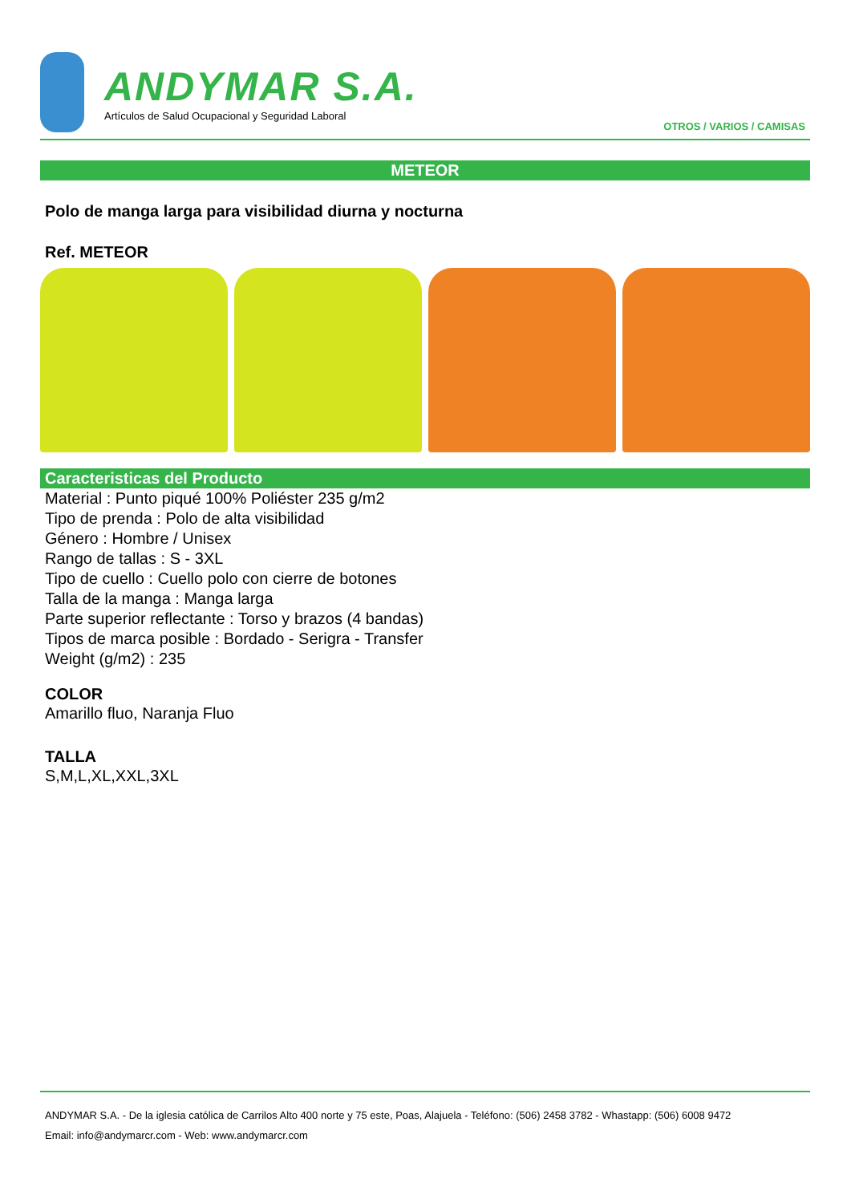ANDYMAR S.A.
Artículos de Salud Ocupacional y Seguridad Laboral
OTROS / VARIOS / CAMISAS
METEOR
Polo de manga larga para visibilidad diurna y nocturna
Ref. METEOR
Caracteristicas del Producto
Material : Punto piqué 100% Poliéster 235 g/m2
Tipo de prenda : Polo de alta visibilidad
Género : Hombre / Unisex
Rango de tallas : S - 3XL
Tipo de cuello : Cuello polo con cierre de botones
Talla de la manga : Manga larga
Parte superior reflectante : Torso y brazos (4 bandas)
Tipos de marca posible : Bordado - Serigra - Transfer
Weight (g/m2) : 235
COLOR
Amarillo fluo, Naranja Fluo
TALLA
S,M,L,XL,XXL,3XL
ANDYMAR S.A. - De la iglesia católica de Carrilos Alto 400 norte y 75 este, Poas, Alajuela - Teléfono: (506) 2458 3782 - Whastapp: (506) 6008 9472
Email: info@andymarcr.com - Web: www.andymarcr.com